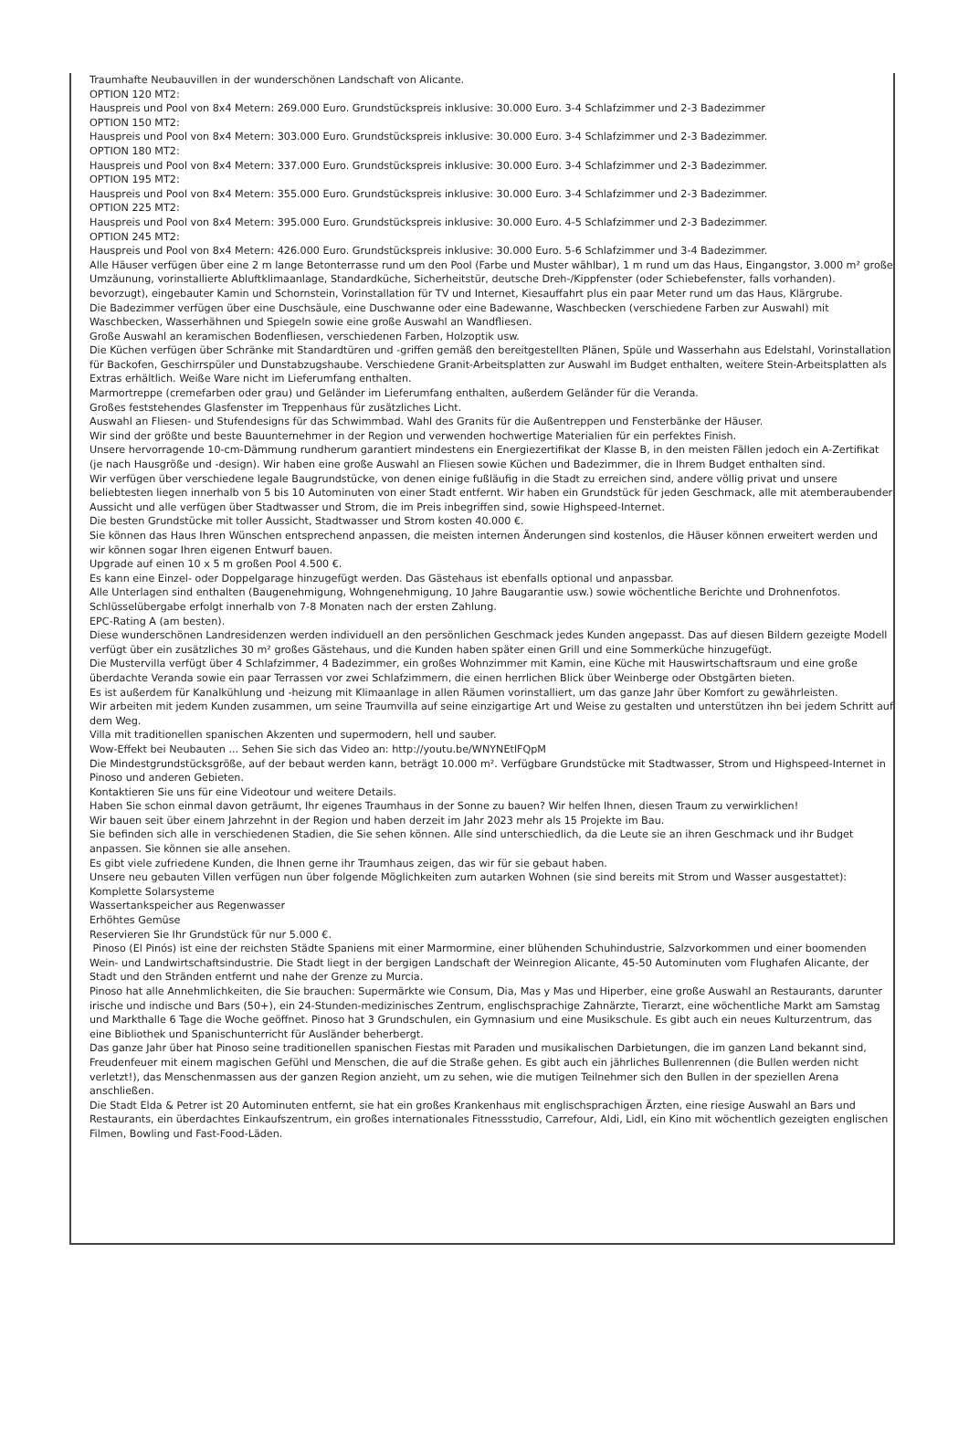Traumhafte Neubauvillen in der wunderschönen Landschaft von Alicante.
OPTION 120 MT2:
Hauspreis und Pool von 8x4 Metern: 269.000 Euro. Grundstückspreis inklusive: 30.000 Euro. 3-4 Schlafzimmer und 2-3 Badezimmer
OPTION 150 MT2:
Hauspreis und Pool von 8x4 Metern: 303.000 Euro. Grundstückspreis inklusive: 30.000 Euro. 3-4 Schlafzimmer und 2-3 Badezimmer.
OPTION 180 MT2:
Hauspreis und Pool von 8x4 Metern: 337.000 Euro. Grundstückspreis inklusive: 30.000 Euro. 3-4 Schlafzimmer und 2-3 Badezimmer.
OPTION 195 MT2:
Hauspreis und Pool von 8x4 Metern: 355.000 Euro. Grundstückspreis inklusive: 30.000 Euro. 3-4 Schlafzimmer und 2-3 Badezimmer.
OPTION 225 MT2:
Hauspreis und Pool von 8x4 Metern: 395.000 Euro. Grundstückspreis inklusive: 30.000 Euro. 4-5 Schlafzimmer und 2-3 Badezimmer.
OPTION 245 MT2:
Hauspreis und Pool von 8x4 Metern: 426.000 Euro. Grundstückspreis inklusive: 30.000 Euro. 5-6 Schlafzimmer und 3-4 Badezimmer.
Alle Häuser verfügen über eine 2 m lange Betonterrasse rund um den Pool (Farbe und Muster wählbar), 1 m rund um das Haus, Eingangstor, 3.000 m² große Umzäunung, vorinstallierte Abluftklimaanlage, Standardküche, Sicherheitstür, deutsche Dreh-/Kippfenster (oder Schiebefenster, falls vorhanden). bevorzugt), eingebauter Kamin und Schornstein, Vorinstallation für TV und Internet, Kiesauffahrt plus ein paar Meter rund um das Haus, Klärgrube.
Die Badezimmer verfügen über eine Duschsäule, eine Duschwanne oder eine Badewanne, Waschbecken (verschiedene Farben zur Auswahl) mit Waschbecken, Wasserhähnen und Spiegeln sowie eine große Auswahl an Wandfliesen.
Große Auswahl an keramischen Bodenfliesen, verschiedenen Farben, Holzoptik usw.
Die Küchen verfügen über Schränke mit Standardtüren und -griffen gemäß den bereitgestellten Plänen, Spüle und Wasserhahn aus Edelstahl, Vorinstallation für Backofen, Geschirrspüler und Dunstabzugshaube. Verschiedene Granit-Arbeitsplatten zur Auswahl im Budget enthalten, weitere Stein-Arbeitsplatten als Extras erhältlich. Weiße Ware nicht im Lieferumfang enthalten.
Marmortreppe (cremefarben oder grau) und Geländer im Lieferumfang enthalten, außerdem Geländer für die Veranda.
Großes feststehendes Glasfenster im Treppenhaus für zusätzliches Licht.
Auswahl an Fliesen- und Stufendesigns für das Schwimmbad. Wahl des Granits für die Außentreppen und Fensterbänke der Häuser.
Wir sind der größte und beste Bauunternehmer in der Region und verwenden hochwertige Materialien für ein perfektes Finish.
Unsere hervorragende 10-cm-Dämmung rundherum garantiert mindestens ein Energiezertifikat der Klasse B, in den meisten Fällen jedoch ein A-Zertifikat (je nach Hausgröße und -design). Wir haben eine große Auswahl an Fliesen sowie Küchen und Badezimmer, die in Ihrem Budget enthalten sind.
Wir verfügen über verschiedene legale Baugrundstücke, von denen einige fußläufig in die Stadt zu erreichen sind, andere völlig privat und unsere beliebtesten liegen innerhalb von 5 bis 10 Autominuten von einer Stadt entfernt. Wir haben ein Grundstück für jeden Geschmack, alle mit atemberaubender Aussicht und alle verfügen über Stadtwasser und Strom, die im Preis inbegriffen sind, sowie Highspeed-Internet.
Die besten Grundstücke mit toller Aussicht, Stadtwasser und Strom kosten 40.000 €.
Sie können das Haus Ihren Wünschen entsprechend anpassen, die meisten internen Änderungen sind kostenlos, die Häuser können erweitert werden und wir können sogar Ihren eigenen Entwurf bauen.
Upgrade auf einen 10 x 5 m großen Pool 4.500 €.
Es kann eine Einzel- oder Doppelgarage hinzugefügt werden. Das Gästehaus ist ebenfalls optional und anpassbar.
Alle Unterlagen sind enthalten (Baugenehmigung, Wohngenehmigung, 10 Jahre Baugarantie usw.) sowie wöchentliche Berichte und Drohnenfotos.
Schlüsselübergabe erfolgt innerhalb von 7-8 Monaten nach der ersten Zahlung.
EPC-Rating A (am besten).
Diese wunderschönen Landresidenzen werden individuell an den persönlichen Geschmack jedes Kunden angepasst. Das auf diesen Bildern gezeigte Modell verfügt über ein zusätzliches 30 m² großes Gästehaus, und die Kunden haben später einen Grill und eine Sommerküche hinzugefügt.
Die Mustervilla verfügt über 4 Schlafzimmer, 4 Badezimmer, ein großes Wohnzimmer mit Kamin, eine Küche mit Hauswirtschaftsraum und eine große überdachte Veranda sowie ein paar Terrassen vor zwei Schlafzimmern, die einen herrlichen Blick über Weinberge oder Obstgärten bieten.
Es ist außerdem für Kanalkühlung und -heizung mit Klimaanlage in allen Räumen vorinstalliert, um das ganze Jahr über Komfort zu gewährleisten.
Wir arbeiten mit jedem Kunden zusammen, um seine Traumvilla auf seine einzigartige Art und Weise zu gestalten und unterstützen ihn bei jedem Schritt auf dem Weg.
Villa mit traditionellen spanischen Akzenten und supermodern, hell und sauber.
Wow-Effekt bei Neubauten ... Sehen Sie sich das Video an: http://youtu.be/WNYNEtlFQpM
Die Mindestgrundstücksgröße, auf der bebaut werden kann, beträgt 10.000 m². Verfügbare Grundstücke mit Stadtwasser, Strom und Highspeed-Internet in Pinoso und anderen Gebieten.
Kontaktieren Sie uns für eine Videotour und weitere Details.
Haben Sie schon einmal davon geträumt, Ihr eigenes Traumhaus in der Sonne zu bauen? Wir helfen Ihnen, diesen Traum zu verwirklichen!
Wir bauen seit über einem Jahrzehnt in der Region und haben derzeit im Jahr 2023 mehr als 15 Projekte im Bau.
Sie befinden sich alle in verschiedenen Stadien, die Sie sehen können. Alle sind unterschiedlich, da die Leute sie an ihren Geschmack und ihr Budget anpassen. Sie können sie alle ansehen.
Es gibt viele zufriedene Kunden, die Ihnen gerne ihr Traumhaus zeigen, das wir für sie gebaut haben.
Unsere neu gebauten Villen verfügen nun über folgende Möglichkeiten zum autarken Wohnen (sie sind bereits mit Strom und Wasser ausgestattet):
Komplette Solarsysteme
Wassertankspeicher aus Regenwasser
Erhöhtes Gemüse
Reservieren Sie Ihr Grundstück für nur 5.000 €.
Pinoso (El Pinós) ist eine der reichsten Städte Spaniens mit einer Marmormine, einer blühenden Schuhindustrie, Salzvorkommen und einer boomenden Wein- und Landwirtschaftsindustrie. Die Stadt liegt in der bergigen Landschaft der Weinregion Alicante, 45-50 Autominuten vom Flughafen Alicante, der Stadt und den Stränden entfernt und nahe der Grenze zu Murcia.
Pinoso hat alle Annehmlichkeiten, die Sie brauchen: Supermärkte wie Consum, Dia, Mas y Mas und Hiperber, eine große Auswahl an Restaurants, darunter irische und indische und Bars (50+), ein 24-Stunden-medizinisches Zentrum, englischsprachige Zahnärzte, Tierarzt, eine wöchentliche Markt am Samstag und Markthalle 6 Tage die Woche geöffnet. Pinoso hat 3 Grundschulen, ein Gymnasium und eine Musikschule. Es gibt auch ein neues Kulturzentrum, das eine Bibliothek und Spanischunterricht für Ausländer beherbergt.
Das ganze Jahr über hat Pinoso seine traditionellen spanischen Fiestas mit Paraden und musikalischen Darbietungen, die im ganzen Land bekannt sind, Freudenfeuer mit einem magischen Gefühl und Menschen, die auf die Straße gehen. Es gibt auch ein jährliches Bullenrennen (die Bullen werden nicht verletzt!), das Menschenmassen aus der ganzen Region anzieht, um zu sehen, wie die mutigen Teilnehmer sich den Bullen in der speziellen Arena anschließen.
Die Stadt Elda & Petrer ist 20 Autominuten entfernt, sie hat ein großes Krankenhaus mit englischsprachigen Ärzten, eine riesige Auswahl an Bars und Restaurants, ein überdachtes Einkaufszentrum, ein großes internationales Fitnessstudio, Carrefour, Aldi, Lidl, ein Kino mit wöchentlich gezeigten englischen Filmen, Bowling und Fast-Food-Läden.